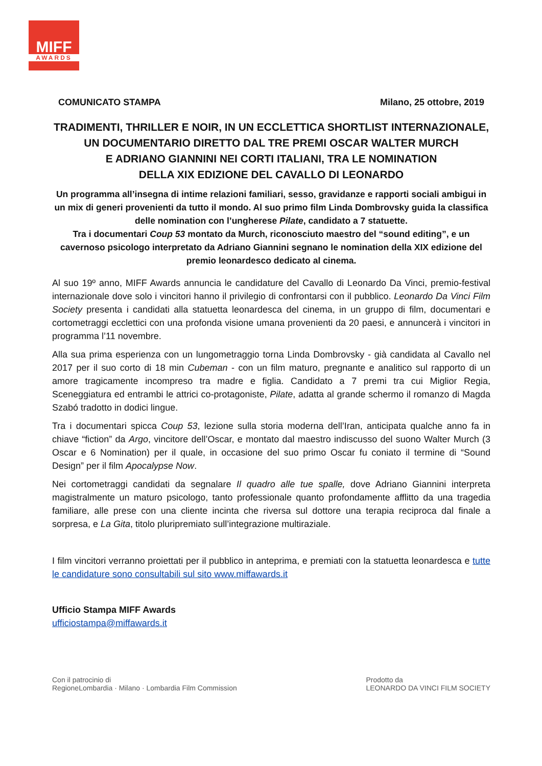MIFF
AWARDS
COMUNICATO STAMPA Milano, 25 ottobre, 2019
TRADIMENTI, THRILLER E NOIR, IN UN ECCLETTICA SHORTLIST INTERNAZIONALE,
UN DOCUMENTARIO DIRETTO DAL TRE PREMI OSCAR WALTER MURCH
E ADRIANO GIANNINI NEI CORTI ITALIANI, TRA LE NOMINATION
DELLA XIX EDIZIONE DEL CAVALLO DI LEONARDO
Un programma all’insegna di intime relazioni familiari, sesso, gravidanze e rapporti sociali ambigui in un mix di generi provenienti da tutto il mondo. Al suo primo film Linda Dombrovsky guida la classifica delle nomination con l’ungherese Pilate, candidato a 7 statuette.
Tra i documentari Coup 53 montato da Murch, riconosciuto maestro del “sound editing”, e un cavernoso psicologo interpretato da Adriano Giannini segnano le nomination della XIX edizione del premio leonardesco dedicato al cinema.
Al suo 19º anno, MIFF Awards annuncia le candidature del Cavallo di Leonardo Da Vinci, premio-festival internazionale dove solo i vincitori hanno il privilegio di confrontarsi con il pubblico. Leonardo Da Vinci Film Society presenta i candidati alla statuetta leonardesca del cinema, in un gruppo di film, documentari e cortometraggi ecclettici con una profonda visione umana provenienti da 20 paesi, e annuncerà i vincitori in programma l’11 novembre.
Alla sua prima esperienza con un lungometraggio torna Linda Dombrovsky - già candidata al Cavallo nel 2017 per il suo corto di 18 min Cubeman - con un film maturo, pregnante e analitico sul rapporto di un amore tragicamente incompreso tra madre e figlia. Candidato a 7 premi tra cui Miglior Regia, Sceneggiatura ed entrambi le attrici co-protagoniste, Pilate, adatta al grande schermo il romanzo di Magda Szabó tradotto in dodici lingue.
Tra i documentari spicca Coup 53, lezione sulla storia moderna dell’Iran, anticipata qualche anno fa in chiave “fiction” da Argo, vincitore dell’Oscar, e montato dal maestro indiscusso del suono Walter Murch (3 Oscar e 6 Nomination) per il quale, in occasione del suo primo Oscar fu coniato il termine di “Sound Design” per il film Apocalypse Now.
Nei cortometraggi candidati da segnalare Il quadro alle tue spalle, dove Adriano Giannini interpreta magistralmente un maturo psicologo, tanto professionale quanto profondamente afflitto da una tragedia familiare, alle prese con una cliente incinta che riversa sul dottore una terapia reciproca dal finale a sorpresa, e La Gita, titolo pluripremiato sull’integrazione multiraziale.
I film vincitori verranno proiettati per il pubblico in anteprima, e premiati con la statuetta leonardesca e tutte le candidature sono consultabili sul sito www.miffawards.it
Ufficio Stampa MIFF Awards
ufficiostampa@miffawards.it
Con il patrocinio di
RegioneLombardia · Milano · Lombardia Film Commission
Prodotto da
LEONARDO DA VINCI FILM SOCIETY